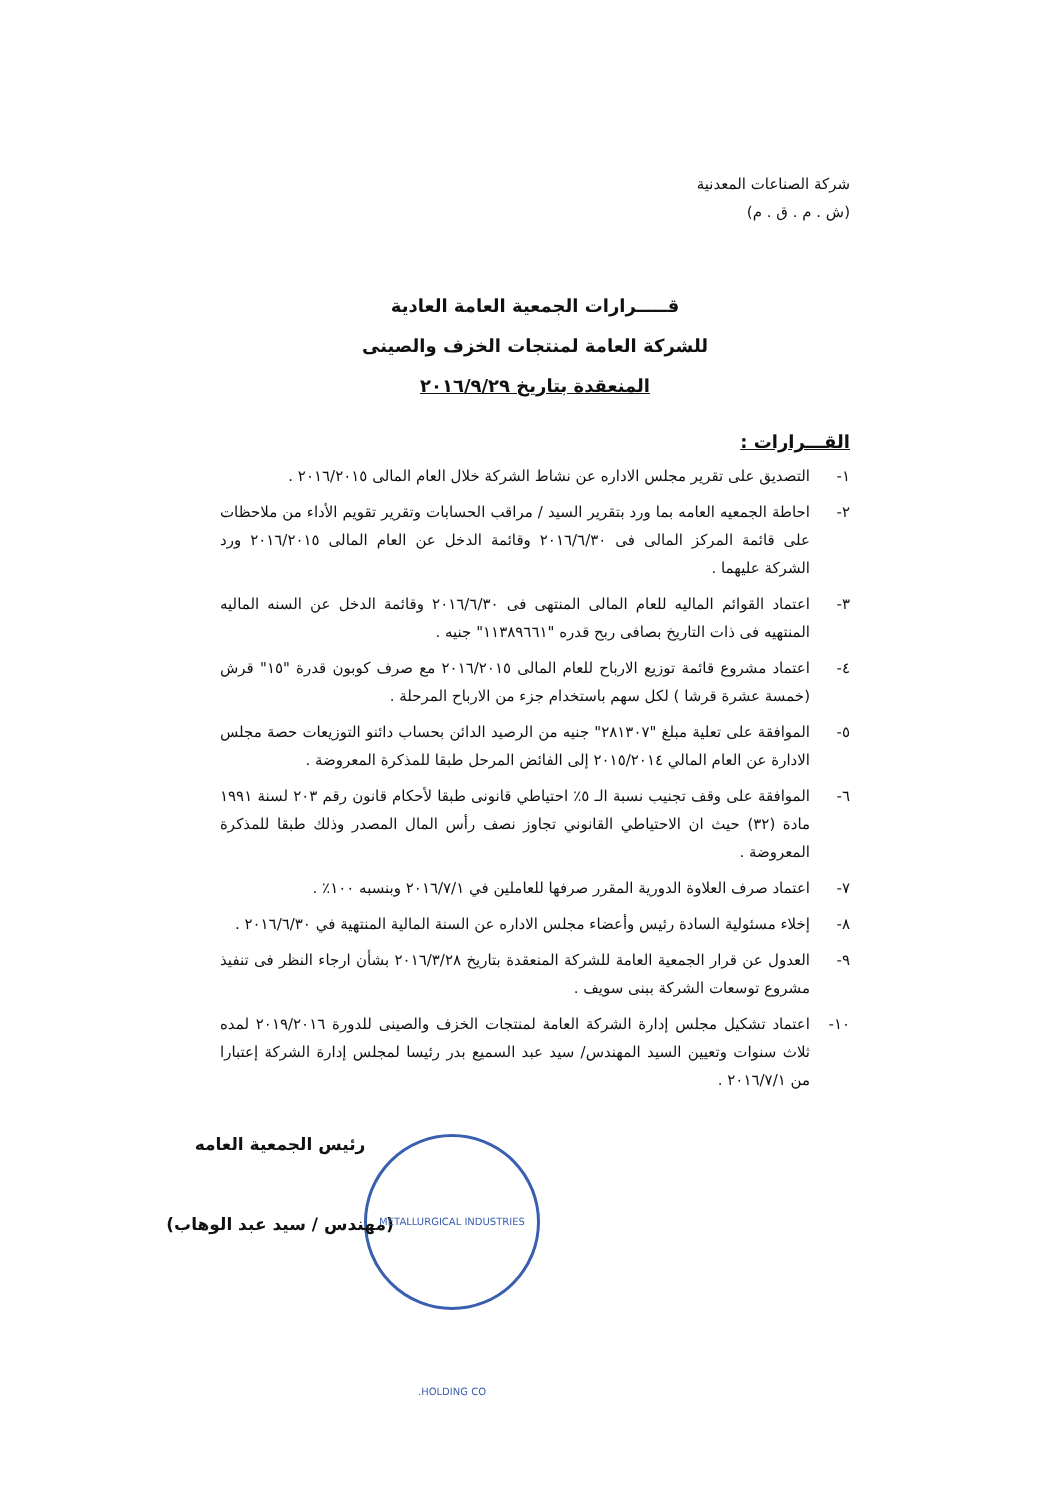شركة الصناعات المعدنية
(ش . م . ق . م)
قـــــرارات الجمعية العامة العادية
للشركة العامة لمنتجات الخزف والصينى
المنعقدة بتاريخ ٢٠١٦/٩/٢٩
القـــرارات :
١- التصديق على تقرير مجلس الاداره عن نشاط الشركة خلال العام المالى ٢٠١٦/٢٠١٥ .
٢- احاطة الجمعيه العامه بما ورد بتقرير السيد / مراقب الحسابات وتقرير تقويم الأداء من ملاحظات على قائمة المركز المالى فى ٢٠١٦/٦/٣٠ وقائمة الدخل عن العام المالى ٢٠١٦/٢٠١٥ ورد الشركة عليهما .
٣- اعتماد القوائم الماليه للعام المالى المنتهى فى ٢٠١٦/٦/٣٠ وقائمة الدخل عن السنه الماليه المنتهيه فى ذات التاريخ بصافى ربح قدره "١١٣٨٩٦٦١" جنيه .
٤- اعتماد مشروع قائمة توزيع الارباح للعام المالى ٢٠١٦/٢٠١٥ مع صرف كوبون قدرة "١٥" قرش (خمسة عشرة قرشا ) لكل سهم باستخدام جزء من الارباح المرحلة .
٥- الموافقة على تعلية مبلغ "٢٨١٣٠٧" جنيه من الرصيد الدائن بحساب دائنو التوزيعات حصة مجلس الادارة عن العام المالي ٢٠١٥/٢٠١٤ إلى الفائض المرحل طبقا للمذكرة المعروضة .
٦- الموافقة على وقف تجنيب نسبة الـ ٥٪ احتياطي قانونى طبقا لأحكام قانون رقم ٢٠٣ لسنة ١٩٩١ مادة (٣٢) حيث ان الاحتياطي القانوني تجاوز نصف رأس المال المصدر وذلك طبقا للمذكرة المعروضة .
٧- اعتماد صرف العلاوة الدورية المقرر صرفها للعاملين في ٢٠١٦/٧/١ وبنسبه ١٠٠٪ .
٨- إخلاء مسئولية السادة رئيس وأعضاء مجلس الاداره عن السنة المالية المنتهية في ٢٠١٦/٦/٣٠ .
٩- العدول عن قرار الجمعية العامة للشركة المنعقدة بتاريخ ٢٠١٦/٣/٢٨ بشأن ارجاء النظر فى تنفيذ مشروع توسعات الشركة ببنى سويف .
١٠- اعتماد تشكيل مجلس إدارة الشركة العامة لمنتجات الخزف والصينى للدورة ٢٠١٩/٢٠١٦ لمده ثلاث سنوات وتعيين السيد المهندس/ سيد عبد السميع بدر رئيسا لمجلس إدارة الشركة إعتبارا من ٢٠١٦/٧/١ .
رئيس الجمعية العامه
(مهندس / سيد عبد الوهاب)
METALLURGICAL INDUSTRIES HOLDING CO.